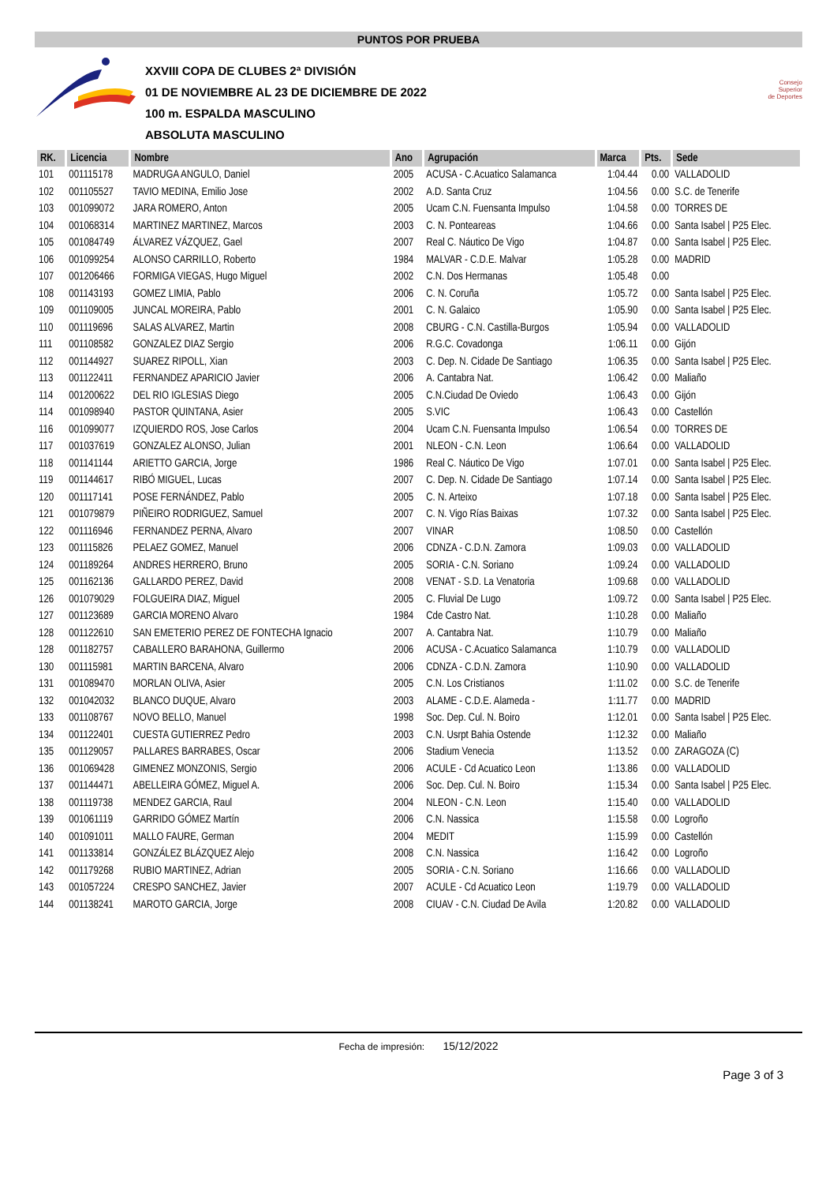PUNTOS POR PRUEBA
XXVIII COPA DE CLUBES 2ª DIVISIÓN
01 DE NOVIEMBRE AL 23 DE DICIEMBRE DE 2022
100 m. ESPALDA MASCULINO
ABSOLUTA MASCULINO
Consejo
Superior
de Deportes
| RK. | Licencia | Nombre | Ano | Agrupación | Marca | Pts. | Sede |
| --- | --- | --- | --- | --- | --- | --- | --- |
| 101 | 001115178 | MADRUGA ANGULO, Daniel | 2005 | ACUSA - C.Acuatico Salamanca | 1:04.44 | 0.00 | VALLADOLID |
| 102 | 001105527 | TAVIO MEDINA, Emilio Jose | 2002 | A.D. Santa Cruz | 1:04.56 | 0.00 | S.C. de Tenerife |
| 103 | 001099072 | JARA ROMERO, Anton | 2005 | Ucam C.N. Fuensanta Impulso | 1:04.58 | 0.00 | TORRES DE |
| 104 | 001068314 | MARTINEZ MARTINEZ, Marcos | 2003 | C. N. Ponteareas | 1:04.66 | 0.00 | Santa Isabel / P25 Elec. |
| 105 | 001084749 | ÁLVAREZ VÁZQUEZ, Gael | 2007 | Real C. Náutico De Vigo | 1:04.87 | 0.00 | Santa Isabel / P25 Elec. |
| 106 | 001099254 | ALONSO CARRILLO, Roberto | 1984 | MALVAR - C.D.E. Malvar | 1:05.28 | 0.00 | MADRID |
| 107 | 001206466 | FORMIGA VIEGAS, Hugo Miguel | 2002 | C.N. Dos Hermanas | 1:05.48 | 0.00 | |
| 108 | 001143193 | GOMEZ LIMIA, Pablo | 2006 | C. N. Coruña | 1:05.72 | 0.00 | Santa Isabel / P25 Elec. |
| 109 | 001109005 | JUNCAL MOREIRA, Pablo | 2001 | C. N. Galaico | 1:05.90 | 0.00 | Santa Isabel / P25 Elec. |
| 110 | 001119696 | SALAS ALVAREZ, Martin | 2008 | CBURG - C.N. Castilla-Burgos | 1:05.94 | 0.00 | VALLADOLID |
| 111 | 001108582 | GONZALEZ DIAZ Sergio | 2006 | R.G.C. Covadonga | 1:06.11 | 0.00 | Gijón |
| 112 | 001144927 | SUAREZ RIPOLL, Xian | 2003 | C. Dep. N. Cidade De Santiago | 1:06.35 | 0.00 | Santa Isabel / P25 Elec. |
| 113 | 001122411 | FERNANDEZ APARICIO Javier | 2006 | A. Cantabra Nat. | 1:06.42 | 0.00 | Maliaño |
| 114 | 001200622 | DEL RIO IGLESIAS Diego | 2005 | C.N.Ciudad De Oviedo | 1:06.43 | 0.00 | Gijón |
| 114 | 001098940 | PASTOR QUINTANA, Asier | 2005 | S.VIC | 1:06.43 | 0.00 | Castellón |
| 116 | 001099077 | IZQUIERDO ROS, Jose Carlos | 2004 | Ucam C.N. Fuensanta Impulso | 1:06.54 | 0.00 | TORRES DE |
| 117 | 001037619 | GONZALEZ ALONSO, Julian | 2001 | NLEON - C.N. Leon | 1:06.64 | 0.00 | VALLADOLID |
| 118 | 001141144 | ARIETTO GARCIA, Jorge | 1986 | Real C. Náutico De Vigo | 1:07.01 | 0.00 | Santa Isabel / P25 Elec. |
| 119 | 001144617 | RIBÓ MIGUEL, Lucas | 2007 | C. Dep. N. Cidade De Santiago | 1:07.14 | 0.00 | Santa Isabel / P25 Elec. |
| 120 | 001117141 | POSE FERNÁNDEZ, Pablo | 2005 | C. N. Arteixo | 1:07.18 | 0.00 | Santa Isabel / P25 Elec. |
| 121 | 001079879 | PIÑEIRO RODRIGUEZ, Samuel | 2007 | C. N. Vigo Rías Baixas | 1:07.32 | 0.00 | Santa Isabel / P25 Elec. |
| 122 | 001116946 | FERNANDEZ PERNA, Alvaro | 2007 | VINAR | 1:08.50 | 0.00 | Castellón |
| 123 | 001115826 | PELAEZ GOMEZ, Manuel | 2006 | CDNZA - C.D.N. Zamora | 1:09.03 | 0.00 | VALLADOLID |
| 124 | 001189264 | ANDRES HERRERO, Bruno | 2005 | SORIA - C.N. Soriano | 1:09.24 | 0.00 | VALLADOLID |
| 125 | 001162136 | GALLARDO PEREZ, David | 2008 | VENAT - S.D. La Venatoria | 1:09.68 | 0.00 | VALLADOLID |
| 126 | 001079029 | FOLGUEIRA DIAZ, Miguel | 2005 | C. Fluvial De Lugo | 1:09.72 | 0.00 | Santa Isabel / P25 Elec. |
| 127 | 001123689 | GARCIA MORENO Alvaro | 1984 | Cde Castro Nat. | 1:10.28 | 0.00 | Maliaño |
| 128 | 001122610 | SAN EMETERIO PEREZ DE FONTECHA Ignacio | 2007 | A. Cantabra Nat. | 1:10.79 | 0.00 | Maliaño |
| 128 | 001182757 | CABALLERO BARAHONA, Guillermo | 2006 | ACUSA - C.Acuatico Salamanca | 1:10.79 | 0.00 | VALLADOLID |
| 130 | 001115981 | MARTIN BARCENA, Alvaro | 2006 | CDNZA - C.D.N. Zamora | 1:10.90 | 0.00 | VALLADOLID |
| 131 | 001089470 | MORLAN OLIVA, Asier | 2005 | C.N. Los Cristianos | 1:11.02 | 0.00 | S.C. de Tenerife |
| 132 | 001042032 | BLANCO DUQUE, Alvaro | 2003 | ALAME - C.D.E. Alameda - | 1:11.77 | 0.00 | MADRID |
| 133 | 001108767 | NOVO BELLO, Manuel | 1998 | Soc. Dep. Cul. N. Boiro | 1:12.01 | 0.00 | Santa Isabel / P25 Elec. |
| 134 | 001122401 | CUESTA GUTIERREZ Pedro | 2003 | C.N. Usrpt Bahia Ostende | 1:12.32 | 0.00 | Maliaño |
| 135 | 001129057 | PALLARES BARRABES, Oscar | 2006 | Stadium Venecia | 1:13.52 | 0.00 | ZARAGOZA (C) |
| 136 | 001069428 | GIMENEZ MONZONIS, Sergio | 2006 | ACULE - Cd Acuatico Leon | 1:13.86 | 0.00 | VALLADOLID |
| 137 | 001144471 | ABELLEIRA GÓMEZ, Miguel A. | 2006 | Soc. Dep. Cul. N. Boiro | 1:15.34 | 0.00 | Santa Isabel / P25 Elec. |
| 138 | 001119738 | MENDEZ GARCIA, Raul | 2004 | NLEON - C.N. Leon | 1:15.40 | 0.00 | VALLADOLID |
| 139 | 001061119 | GARRIDO GÓMEZ Martín | 2006 | C.N. Nassica | 1:15.58 | 0.00 | Logroño |
| 140 | 001091011 | MALLO FAURE, German | 2004 | MEDIT | 1:15.99 | 0.00 | Castellón |
| 141 | 001133814 | GONZÁLEZ BLÁZQUEZ Alejo | 2008 | C.N. Nassica | 1:16.42 | 0.00 | Logroño |
| 142 | 001179268 | RUBIO MARTINEZ, Adrian | 2005 | SORIA - C.N. Soriano | 1:16.66 | 0.00 | VALLADOLID |
| 143 | 001057224 | CRESPO SANCHEZ, Javier | 2007 | ACULE - Cd Acuatico Leon | 1:19.79 | 0.00 | VALLADOLID |
| 144 | 001138241 | MAROTO GARCIA, Jorge | 2008 | CIUAV - C.N. Ciudad De Avila | 1:20.82 | 0.00 | VALLADOLID |
Fecha de impresión: 15/12/2022
Page 3 of 3